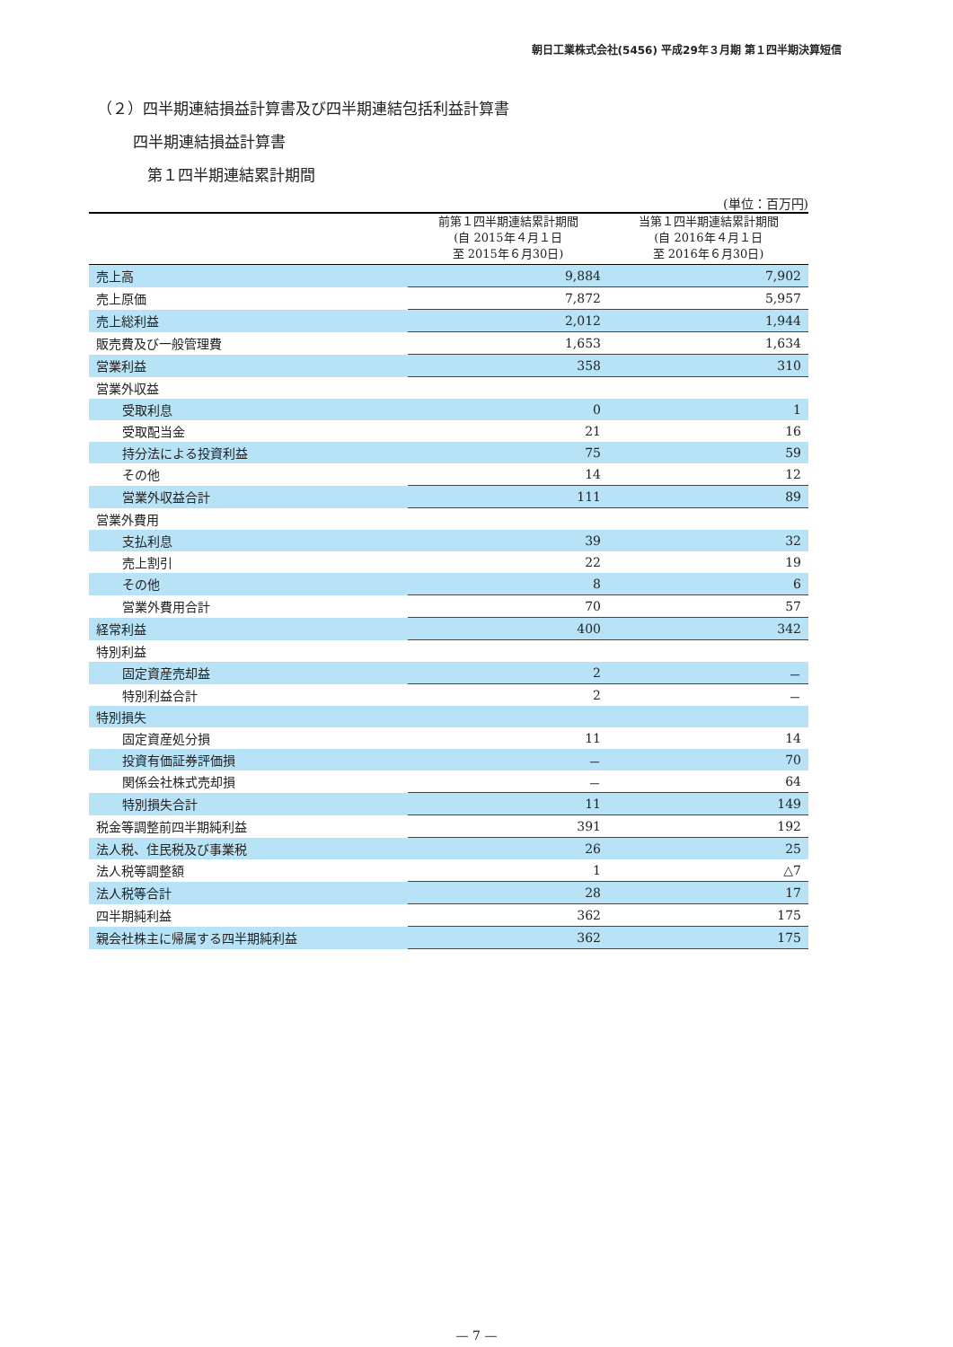朝日工業株式会社(5456) 平成29年３月期 第１四半期決算短信
（２）四半期連結損益計算書及び四半期連結包括利益計算書
四半期連結損益計算書
第１四半期連結累計期間
(単位：百万円)
| | 前第１四半期連結累計期間 (自 2015年４月１日 至 2015年６月30日) | 当第１四半期連結累計期間 (自 2016年４月１日 至 2016年６月30日) |
| --- | --- | --- |
| 売上高 | 9,884 | 7,902 |
| 売上原価 | 7,872 | 5,957 |
| 売上総利益 | 2,012 | 1,944 |
| 販売費及び一般管理費 | 1,653 | 1,634 |
| 営業利益 | 358 | 310 |
| 営業外収益 | | |
| 受取利息 | 0 | 1 |
| 受取配当金 | 21 | 16 |
| 持分法による投資利益 | 75 | 59 |
| その他 | 14 | 12 |
| 営業外収益合計 | 111 | 89 |
| 営業外費用 | | |
| 支払利息 | 39 | 32 |
| 売上割引 | 22 | 19 |
| その他 | 8 | 6 |
| 営業外費用合計 | 70 | 57 |
| 経常利益 | 400 | 342 |
| 特別利益 | | |
| 固定資産売却益 | 2 | － |
| 特別利益合計 | 2 | － |
| 特別損失 | | |
| 固定資産処分損 | 11 | 14 |
| 投資有価証券評価損 | － | 70 |
| 関係会社株式売却損 | － | 64 |
| 特別損失合計 | 11 | 149 |
| 税金等調整前四半期純利益 | 391 | 192 |
| 法人税、住民税及び事業税 | 26 | 25 |
| 法人税等調整額 | 1 | △7 |
| 法人税等合計 | 28 | 17 |
| 四半期純利益 | 362 | 175 |
| 親会社株主に帰属する四半期純利益 | 362 | 175 |
— 7 —